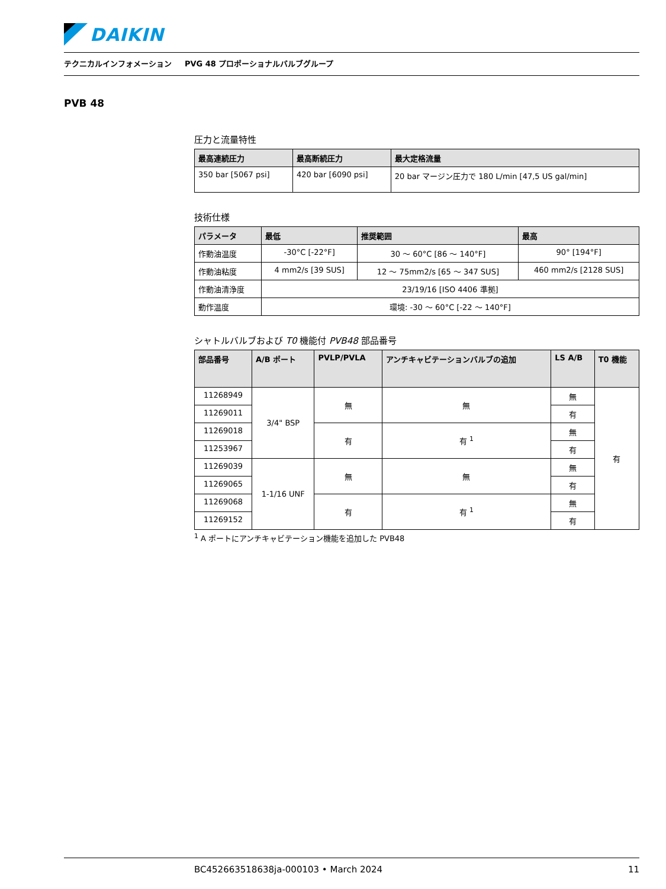DAIKIN
テクニカルインフォメーション PVG 48 プロポーショナルバルブグループ
PVB 48
圧力と流量特性
| 最高連続圧力 | 最高断続圧力 | 最大定格流量 |
| --- | --- | --- |
| 350 bar [5067 psi] | 420 bar [6090 psi] | 20 bar マージン圧力で 180 L/min [47,5 US gal/min] |
技術仕様
| パラメータ | 最低 | 推奨範囲 | 最高 |
| --- | --- | --- | --- |
| 作動油温度 | -30°C [-22°F] | 30 〜 60°C [86 〜 140°F] | 90° [194°F] |
| 作動油粘度 | 4 mm2/s [39 SUS] | 12 〜 75mm2/s [65 〜 347 SUS] | 460 mm2/s [2128 SUS] |
| 作動油清浄度 | 23/19/16 [ISO 4406 準拠] | | |
| 動作温度 | 環境: -30 〜 60°C [-22 〜 140°F] | | |
シャトルバルブおよび T0 機能付 PVB48 部品番号
| 部品番号 | A/B ポート | PVLP/PVLA | アンチキャビテーションバルブの追加 | LS A/B | T0 機能 |
| --- | --- | --- | --- | --- | --- |
| 11268949 | 3/4" BSP | 無 | 無 | 無 | 有 |
| 11269011 | | | | 有 | |
| 11269018 | | 有 | 有 <sup>1</sup> | 無 | |
| 11253967 | | | | 有 | |
| 11269039 | 1-1/16 UNF | 無 | 無 | 無 | |
| 11269065 | | | | 有 | |
| 11269068 | | 有 | 有 <sup>1</sup> | 無 | |
| 11269152 | | | | 有 | |
<sup>1</sup> A ポートにアンチキャビテーション機能を追加した PVB48
BC452663518638ja-000103 • March 2024 11